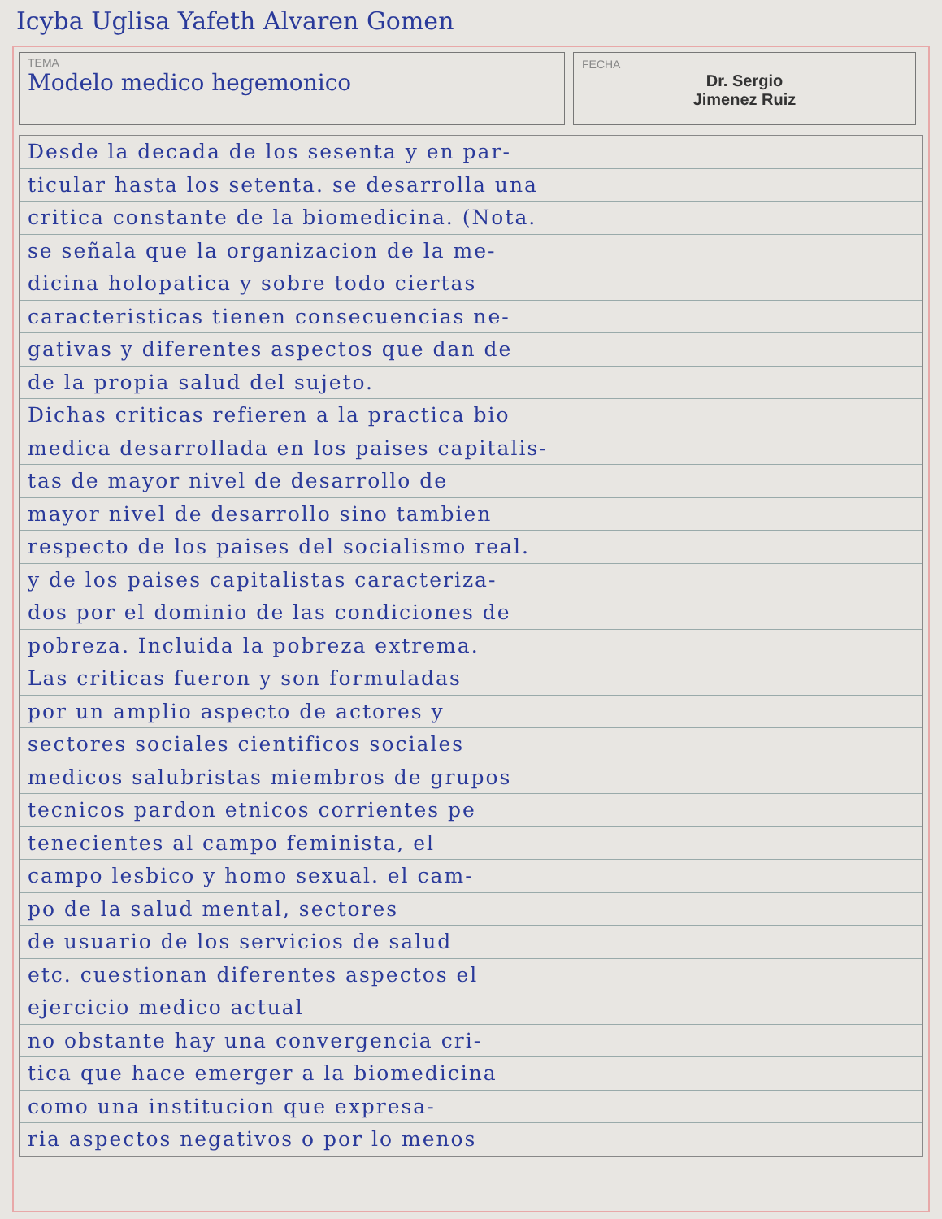Icyba Uglisa Yafeth Alvaren Gomen
TEMA
Modelo medico hegemonico
FECHA
Dr. Sergio
Jimenez Ruiz
Desde la decada de los sesenta y en par-
ticular hasta los setenta. se desarrolla una
critica constante de la biomedicina. (Nota.
se señala que la organizacion de la me-
dicina holopatica y sobre todo ciertas
caracteristicas tienen consecuencias ne-
gativas y diferentes aspectos que dan de
de la propia salud del sujeto.
Dichas criticas refieren a la practica bio
medica desarrollada en los paises capitalis-
tas de mayor nivel de desarrollo de
mayor nivel de desarrollo sino tambien
respecto de los paises del socialismo real.
y de los paises capitalistas caracteriza-
dos por el dominio de las condiciones de
pobreza. Incluida la pobreza extrema.
Las criticas fueron y son formuladas
por un amplio aspecto de actores y
sectores sociales cientificos sociales
medicos salubristas miembros de grupos
tecnicos pardon etnicos corrientes pe
tenecientes al campo feminista, el
campo lesbico y homo sexual. el cam-
po de la salud mental, sectores
de usuario de los servicios de salud
etc. cuestionan diferentes aspectos el
ejercicio medico actual
no obstante hay una convergencia cri-
tica que hace emerger a la biomedicina
como una institucion que expresa-
ria aspectos negativos o por lo menos